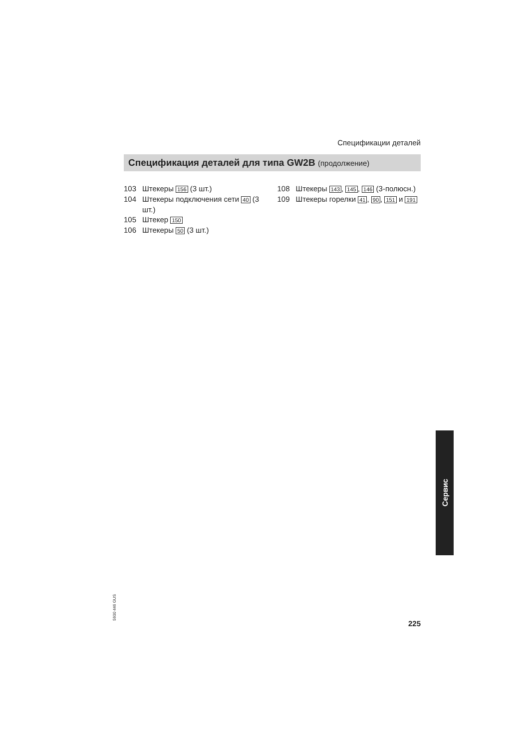Спецификации деталей
Спецификация деталей для типа GW2B (продолжение)
103 Штекеры 156 (3 шт.)
104 Штекеры подключения сети 40 (3 шт.)
105 Штекер 150
106 Штекеры 50 (3 шт.)
108 Штекеры 143, 145, 146 (3-полюсн.)
109 Штекеры горелки 41, 90, 151 и 191
Сервис
5600 446 GUS
225